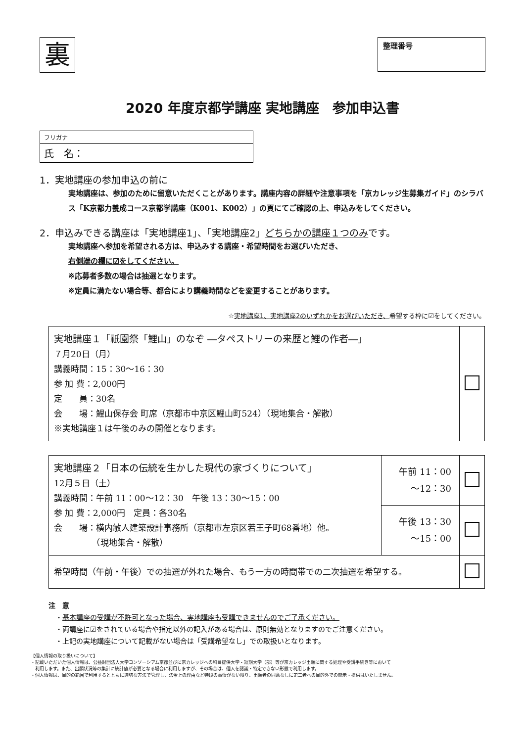裏
整理番号
2020 年度京都学講座 実地講座　参加申込書
フリガナ
氏　名：
1．実地講座の参加申込の前に
実地講座は、参加のために留意いただくことがあります。講座内容の詳細や注意事項を「京カレッジ生募集ガイド」のシラバス「K京都力養成コース京都学講座（K001、K002）」の頁にてご確認の上、申込みをしてください。
2．申込みできる講座は「実地講座1」、「実地講座2」どちらかの講座１つのみです。
実地講座へ参加を希望される方は、申込みする講座・希望時間をお選びいただき、
右側端の欄に☑をしてください。
※応募者多数の場合は抽選となります。
※定員に満たない場合等、都合により講義時間などを変更することがあります。
☆実地講座1、実地講座2のいずれかをお選びいただき、希望する枠に☑をしてください。
| 実地講座１「祇園祭「鯉山」のなぞ ―タペストリーの来歴と鯉の作者―」 ７月20日（月） 講義時間：15：30〜16：30 参 加 費：2,000円 定 員：30名 会 場：鯉山保存会 町席（京都市中京区鯉山町524）（現地集合・解散） ※実地講座１は午後のみの開催となります。 | |
| 実地講座２「日本の伝統を生かした現代の家づくりについて」 12月５日（土） 講義時間：午前 11：00〜12：30 午後 13：30〜15：00 参 加 費：2,000円 定員：各30名 会 場：横内敏人建築設計事務所（京都市左京区若王子町68番地）他。 （現地集合・解散） | 午前 11：00 〜12：30 | |
| | 午後 13：30 〜15：00 | |
| 希望時間（午前・午後）での抽選が外れた場合、もう一方の時間帯での二次抽選を希望する。 | | |
注　意
　・基本講座の受講が不許可となった場合、実地講座も受講できませんのでご了承ください。
　・両講座に☑をされている場合や指定以外の記入がある場合は、原則無効となりますのでご注意ください。
　・上記の実地講座について記載がない場合は「受講希望なし」での取扱いとなります。
【個人情報の取り扱いについて】
・記載いただいた個人情報は、公益財団法人大学コンソーシアム京都並びに京カレッジへの科目提供大学・短期大学（部）等が京カレッジ出願に関する処理や受講手続き等において
　利用します。また、出願状況等の集計に統計値が必要となる場合に利用しますが、その場合は、個人を認識・特定できない形態で利用します。
・個人情報は、目的の範囲で利用するとともに適切な方法で管理し、法令上の理由など特段の事情がない限り、出願者の同意なしに第三者への目的外での開示・提供はいたしません。